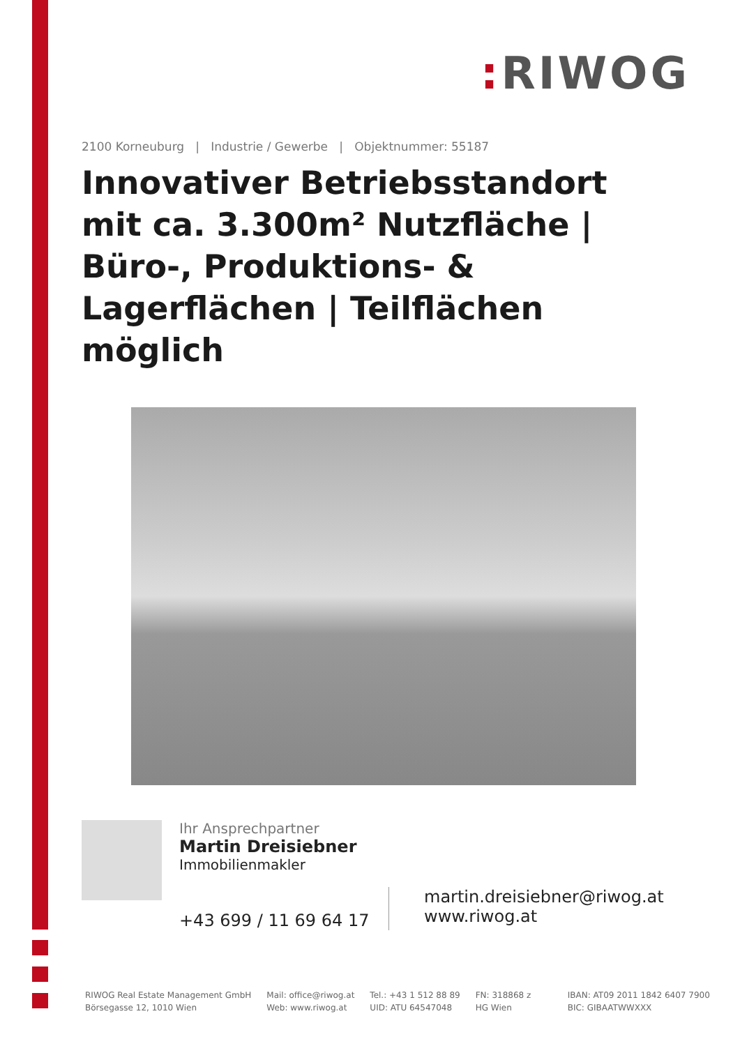: RIWOG
2100 Korneuburg | Industrie / Gewerbe | Objektnummer: 55187
Innovativer Betriebsstandort mit ca. 3.300m² Nutzfläche | Büro-, Produktions- & Lagerflächen | Teilflächen möglich
Ihr Ansprechpartner
Martin Dreisiebner
Immobilienmakler
+43 699 / 11 69 64 17
martin.dreisiebner@riwog.at
www.riwog.at
RIWOG Real Estate Management GmbH
Börsegasse 12, 1010 Wien
Mail: office@riwog.at
Web: www.riwog.at
Tel.: +43 1 512 88 89
UID: ATU 64547048
FN: 318868 z
HG Wien
IBAN: AT09 2011 1842 6407 7900
BIC: GIBAATWWXXX